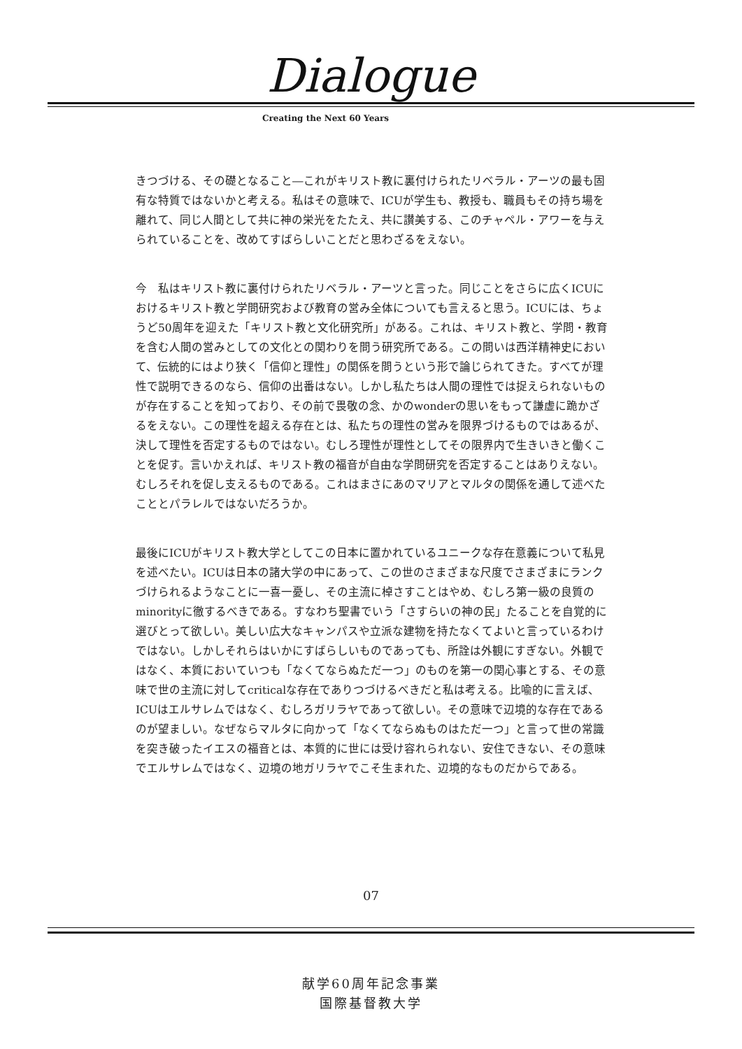Dialogue
Creating the Next 60 Years
きつづける、その礎となること―これがキリスト教に裏付けられたリベラル・アーツの最も固有な特質ではないかと考える。私はその意味で、ICUが学生も、教授も、職員もその持ち場を離れて、同じ人間として共に神の栄光をたたえ、共に讃美する、このチャペル・アワーを与えられていることを、改めてすばらしいことだと思わざるをえない。
今　私はキリスト教に裏付けられたリベラル・アーツと言った。同じことをさらに広くICUにおけるキリスト教と学問研究および教育の営み全体についても言えると思う。ICUには、ちょうど50周年を迎えた「キリスト教と文化研究所」がある。これは、キリスト教と、学問・教育を含む人間の営みとしての文化との関わりを問う研究所である。この問いは西洋精神史において、伝統的にはより狭く「信仰と理性」の関係を問うという形で論じられてきた。すべてが理性で説明できるのなら、信仰の出番はない。しかし私たちは人間の理性では捉えられないものが存在することを知っており、その前で畏敬の念、かのwonderの思いをもって謙虚に跪かざるをえない。この理性を超える存在とは、私たちの理性の営みを限界づけるものではあるが、決して理性を否定するものではない。むしろ理性が理性としてその限界内で生きいきと働くことを促す。言いかえれば、キリスト教の福音が自由な学問研究を否定することはありえない。むしろそれを促し支えるものである。これはまさにあのマリアとマルタの関係を通して述べたこととパラレルではないだろうか。
最後にICUがキリスト教大学としてこの日本に置かれているユニークな存在意義について私見を述べたい。ICUは日本の諸大学の中にあって、この世のさまざまな尺度でさまざまにランクづけられるようなことに一喜一憂し、その主流に棹さすことはやめ、むしろ第一級の良質のminorityに徹するべきである。すなわち聖書でいう「さすらいの神の民」たることを自覚的に選びとって欲しい。美しい広大なキャンパスや立派な建物を持たなくてよいと言っているわけではない。しかしそれらはいかにすばらしいものであっても、所詮は外観にすぎない。外観ではなく、本質においていつも「なくてならぬただ一つ」のものを第一の関心事とする、その意味で世の主流に対してcriticalな存在でありつづけるべきだと私は考える。比喩的に言えば、ICUはエルサレムではなく、むしろガリラヤであって欲しい。その意味で辺境的な存在であるのが望ましい。なぜならマルタに向かって「なくてならぬものはただ一つ」と言って世の常識を突き破ったイエスの福音とは、本質的に世には受け容れられない、安住できない、その意味でエルサレムではなく、辺境の地ガリラヤでこそ生まれた、辺境的なものだからである。
07
献学60周年記念事業
国際基督教大学